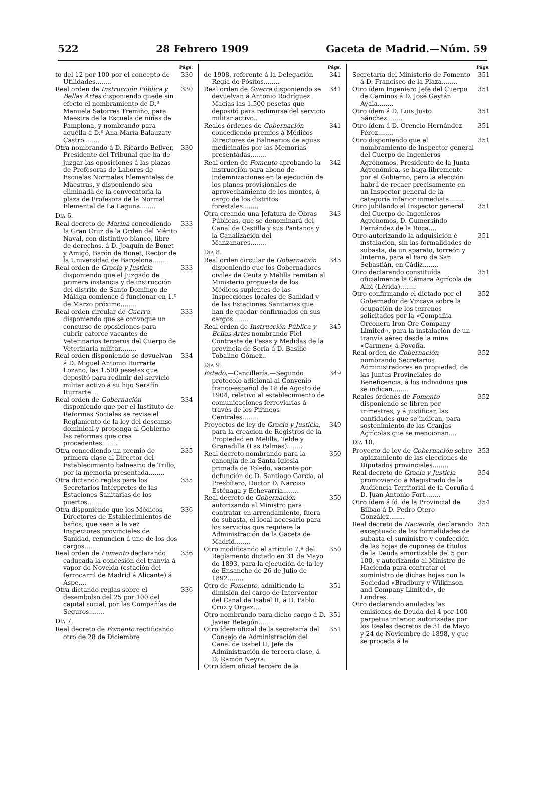522 28 Febrero 1909 Gaceta de Madrid.—Núm. 59
Págs.
to del 12 por 100 por el concepto de Utilidades........ 330
Real orden de Instrucción Pública y Bellas Artes disponiendo quede sin efecto el nombramiento de D.ª Manuela Satorres Tremiño, para Maestra de la Escuela de niñas de Pamplona, y nombrando para aquélla á D.ª Ana María Balauzaty Castro........ 330
Otra nombrando á D. Ricardo Bellver, Presidente del Tribunal que ha de juzgar las oposiciones á las plazas de Profesoras de Labores de Escuelas Normales Elementales de Maestras, y disponiendo sea eliminada de la convocatoria la plaza de Profesora de la Normal Elemental de La Laguna........ 330
Día 6.
Real decreto de Marina concediendo la Gran Cruz de la Orden del Mérito Naval, con distintivo blanco, libre de derechos, á D. Joaquín de Bonet y Amigó, Barón de Bonet, Rector de la Universidad de Barcelona........ 333
Real orden de Gracia y Justicia disponiendo que el Juzgado de primera instancia y de instrucción del distrito de Santo Domingo de Málaga comience á funcionar en 1.º de Marzo próximo........ 333
Real orden circular de Guerra disponiendo que se convoque un concurso de oposiciones para cubrir catorce vacantes de Veterinarios terceros del Cuerpo de Veterinaria militar........ 333
Real orden disponiendo se devuelvan á D. Miguel Antonio Iturrarte Lozano, las 1.500 pesetas que depositó para redimir del servicio militar activo á su hijo Serafín Iturrarte.... 334
Real orden de Gobernación disponiendo que por el Instituto de Reformas Sociales se revise el Reglamento de la ley del descanso dominical y proponga al Gobierno las reformas que crea procedentes........ 334
Otra concediendo un premio de primera clase al Director del Establecimiento balneario de Trillo, por la memoria presentada........ 335
Otra dictando reglas para los Secretarios Intérpretes de las Estaciones Sanitarias de los puertos........ 335
Otra disponiendo que los Médicos Directores de Establecimientos de baños, que sean á la vez Inspectores provinciales de Sanidad, renuncien á uno de los dos cargos........ 336
Real orden de Fomento declarando caducada la concesión del tranvía á vapor de Novelda (estación del ferrocarril de Madrid á Alicante) á Aspe.... 336
Otra dictando reglas sobre el desembolso del 25 por 100 del capital social, por las Compañías de Seguros........ 336
Día 7.
Real decreto de Fomento rectificando otro de 28 de Diciembre
Págs.
de 1908, referente á la Delegación Regia de Pósitos........ 341
Real orden de Guerra disponiendo se devuelvan á Antonio Rodríguez Macías las 1.500 pesetas que depositó para redimirse del servicio militar activo.. 341
Reales órdenes de Gobernación concediendo premios á Médicos Directores de Balnearios de aguas medicinales por las Memorias presentadas........ 341
Real orden de Fomento aprobando la instrucción para abono de indemnizaciones en la ejecución de los planes provisionales de aprovechamiento de los montes, á cargo de los distritos forestales........ 342
Otra creando una Jefatura de Obras Públicas, que se denominará del Canal de Castilla y sus Pantanos y la Canalización del Manzanares........ 343
Día 8.
Real orden circular de Gobernación disponiendo que los Gobernadores civiles de Ceuta y Melilla remitan al Ministerio propuesta de los Médicos suplentes de las Inspecciones locales de Sanidad y de las Estaciones Sanitarias que han de quedar confirmados en sus cargos........ 345
Real orden de Instrucción Pública y Bellas Artes nombrando Fiel Contraste de Pesas y Medidas de la provincia de Soria á D. Basilio Tobalino Gómez.. 345
Día 9.
Estado.—Cancillería.—Segundo protocolo adicional al Convenio franco-español de 18 de Agosto de 1904, relativo al establecimiento de comunicaciones ferroviarias á través de los Pirineos Centrales........ 349
Proyectos de ley de Gracia y Justicia, para la creación de Registros de la Propiedad en Melilla, Telde y Granadilla (Las Palmas)........ 349
Real decreto nombrando para la canonjía de la Santa Iglesia primada de Toledo, vacante por defunción de D. Santiago García, al Presbítero, Doctor D. Narciso Esténaga y Echevarría........ 350
Real decreto de Gobernación autorizando al Ministro para contratar en arrendamiento, fuera de subasta, el local necesario para los servicios que requiere la Administración de la Gaceta de Madrid........ 350
Otro modificando el artículo 7.º del Reglamento dictado en 31 de Mayo de 1893, para la ejecución de la ley de Ensanche de 26 de Julio de 1892........ 350
Otro de Fomento, admitiendo la dimisión del cargo de Interventor del Canal de Isabel II, á D. Pablo Cruz y Orgaz.... 351
Otro nombrando para dicho cargo á D. Javier Betegón........ 351
Otro ídem oficial de la secretaría del Consejo de Administración del Canal de Isabel II, Jefe de Administración de tercera clase, á D. Ramón Neyra. 351
Otro ídem oficial tercero de la
Págs.
Secretaría del Ministerio de Fomento á D. Francisco de la Plaza........ 351
Otro ídem Ingeniero Jefe del Cuerpo de Caminos á D. José Gaytán Ayala........ 351
Otro ídem á D. Luis Justo Sánchez........ 351
Otro ídem á D. Orencio Hernández Pérez........ 351
Otro disponiendo que el nombramiento de Inspector general del Cuerpo de Ingenieros Agrónomos, Presidente de la Junta Agronómica, se haga libremente por el Gobierno, pero la elección habrá de recaer precisamente en un Inspector general de la categoría inferior inmediata........ 351
Otro jubilando al Inspector general del Cuerpo de Ingenieros Agrónomos, D. Gumersindo Fernández de la Roca.... 351
Otro autorizando la adquisición é instalación, sin las formalidades de subasta, de un aparato, torreón y linterna, para el Faro de San Sebastián, en Cádiz........ 351
Otro declarando constituída oficialmente la Cámara Agrícola de Albi (Lérida)........ 351
Otro confirmando el dictado por el Gobernador de Vizcaya sobre la ocupación de los terrenos solicitados por la «Compañía Orconera Iron Ore Company Limited», para la instalación de un tranvía aéreo desde la mina «Carmen» á Povoña. 352
Real orden de Gobernación nombrando Secretarios Administradores en propiedad, de las Juntas Provinciales de Beneficencia, á los individuos que se indican........ 352
Reales órdenes de Fomento disponiendo se libren por trimestres, y á justificar, las cantidades que se indican, para sostenimiento de las Granjas Agrícolas que se mencionan.... 352
Día 10.
Proyecto de ley de Gobernación sobre aplazamiento de las elecciones de Diputados provinciales........ 353
Real decreto de Gracia y Justicia promoviendo á Magistrado de la Audiencia Territorial de la Coruña á D. Juan Antonio Fort........ 354
Otro ídem á íd. de la Provincial de Bilbao á D. Pedro Otero González........ 354
Real decreto de Hacienda, declarando exceptuado de las formalidades de subasta el suministro y confección de las hojas de cupones de títulos de la Deuda amortizable del 5 por 100, y autorizando al Ministro de Hacienda para contratar el suministro de dichas hojas con la Sociedad «Bradbury y Wilkinson and Company Limited», de Londres........ 355
Otro declarando anuladas las emisiones de Deuda del 4 por 100 perpetua interior, autorizadas por los Reales decretos de 31 de Mayo y 24 de Noviembre de 1898, y que se proceda á la